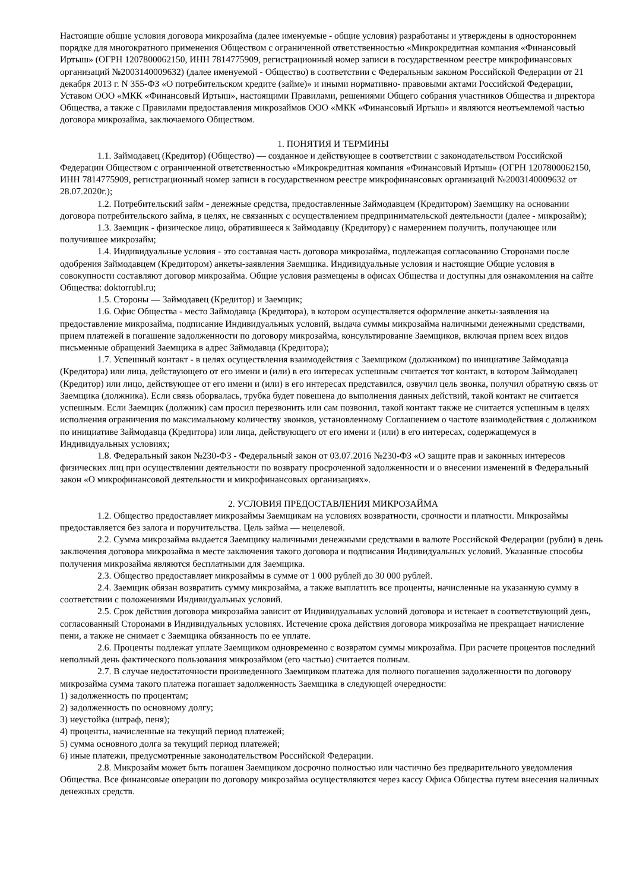Настоящие общие условия договора микрозайма (далее именуемые - общие условия) разработаны и утверждены в одностороннем порядке для многократного применения Обществом с ограниченной ответственностью «Микрокредитная компания «Финансовый Иртыш» (ОГРН 1207800062150, ИНН 7814775909, регистрационный номер записи в государственном реестре микрофинансовых организаций №2003140009632) (далее именуемой - Общество) в соответствии с Федеральным законом Российской Федерации от 21 декабря 2013 г. N 355-ФЗ «О потребительском кредите (займе)» и иными нормативно- правовыми актами Российской Федерации, Уставом ООО «МКК «Финансовый Иртыш», настоящими Правилами, решениями Общего собрания участников Общества и директора Общества, а также с Правилами предоставления микрозаймов ООО «МКК «Финансовый Иртыш» и являются неотъемлемой частью договора микрозайма, заключаемого Обществом.
1. ПОНЯТИЯ И ТЕРМИНЫ
1.1. Займодавец (Кредитор) (Общество) — созданное и действующее в соответствии с законодательством Российской Федерации Обществом с ограниченной ответственностью «Микрокредитная компания «Финансовый Иртыш» (ОГРН 1207800062150, ИНН 7814775909, регистрационный номер записи в государственном реестре микрофинансовых организаций №2003140009632 от 28.07.2020г.);
1.2. Потребительский займ - денежные средства, предоставленные Займодавцем (Кредитором) Заемщику на основании договора потребительского займа, в целях, не связанных с осуществлением предпринимательской деятельности (далее - микрозайм);
1.3. Заемщик - физическое лицо, обратившееся к Займодавцу (Кредитору) с намерением получить, получающее или получившее микрозайм;
1.4. Индивидуальные условия - это составная часть договора микрозайма, подлежащая согласованию Сторонами после одобрения Займодавцем (Кредитором) анкеты-заявления Заемщика. Индивидуальные условия и настоящие Общие условия в совокупности составляют договор микрозайма. Общие условия размещены в офисах Общества и доступны для ознакомления на сайте Общества: doktorrubl.ru;
1.5. Стороны — Займодавец (Кредитор) и Заемщик;
1.6. Офис Общества - место Займодавца (Кредитора), в котором осуществляется оформление анкеты-заявления на предоставление микрозайма, подписание Индивидуальных условий, выдача суммы микрозайма наличными денежными средствами, прием платежей в погашение задолженности по договору микрозайма, консультирование Заемщиков, включая прием всех видов письменные обращений Заемщика в адрес Займодавца (Кредитора);
1.7. Успешный контакт - в целях осуществления взаимодействия с Заемщиком (должником) по инициативе Займодавца (Кредитора) или лица, действующего от его имени и (или) в его интересах успешным считается тот контакт, в котором Займодавец (Кредитор) или лицо, действующее от его имени и (или) в его интересах представился, озвучил цель звонка, получил обратную связь от Заемщика (должника). Если связь оборвалась, трубка будет повешена до выполнения данных действий, такой контакт не считается успешным. Если Заемщик (должник) сам просил перезвонить или сам позвонил, такой контакт также не считается успешным в целях исполнения ограничения по максимальному количеству звонков, установленному Соглашением о частоте взаимодействия с должником по инициативе Займодавца (Кредитора) или лица, действующего от его имени и (или) в его интересах, содержащемуся в Индивидуальных условиях;
1.8. Федеральный закон №230-ФЗ - Федеральный закон от 03.07.2016 №230-ФЗ «О защите прав и законных интересов физических лиц при осуществлении деятельности по возврату просроченной задолженности и о внесении изменений в Федеральный закон «О микрофинансовой деятельности и микрофинансовых организациях».
2. УСЛОВИЯ ПРЕДОСТАВЛЕНИЯ МИКРОЗАЙМА
1.2. Общество предоставляет микрозаймы Заемщикам на условиях возвратности, срочности и платности. Микрозаймы предоставляется без залога и поручительства. Цель займа — нецелевой.
2.2. Сумма микрозайма выдается Заемщику наличными денежными средствами в валюте Российской Федерации (рубли) в день заключения договора микрозайма в месте заключения такого договора и подписания Индивидуальных условий. Указанные способы получения микрозайма являются бесплатными для Заемщика.
2.3. Общество предоставляет микрозаймы в сумме от 1 000 рублей до 30 000 рублей.
2.4. Заемщик обязан возвратить сумму микрозайма, а также выплатить все проценты, начисленные на указанную сумму в соответствии с положениями Индивидуальных условий.
2.5. Срок действия договора микрозайма зависит от Индивидуальных условий договора и истекает в соответствующий день, согласованный Сторонами в Индивидуальных условиях. Истечение срока действия договора микрозайма не прекращает начисление пени, а также не снимает с Заемщика обязанность по ее уплате.
2.6. Проценты подлежат уплате Заемщиком одновременно с возвратом суммы микрозайма. При расчете процентов последний неполный день фактического пользования микрозаймом (его частью) считается полным.
2.7. В случае недостаточности произведенного Заемщиком платежа для полного погашения задолженности по договору микрозайма сумма такого платежа погашает задолженность Заемщика в следующей очередности:
1) задолженность по процентам;
2) задолженность по основному долгу;
3) неустойка (штраф, пеня);
4) проценты, начисленные на текущий период платежей;
5) сумма основного долга за текущий период платежей;
6) иные платежи, предусмотренные законодательством Российской Федерации.
2.8. Микрозайм может быть погашен Заемщиком досрочно полностью или частично без предварительного уведомления Общества. Все финансовые операции по договору микрозайма осуществляются через кассу Офиса Общества путем внесения наличных денежных средств.